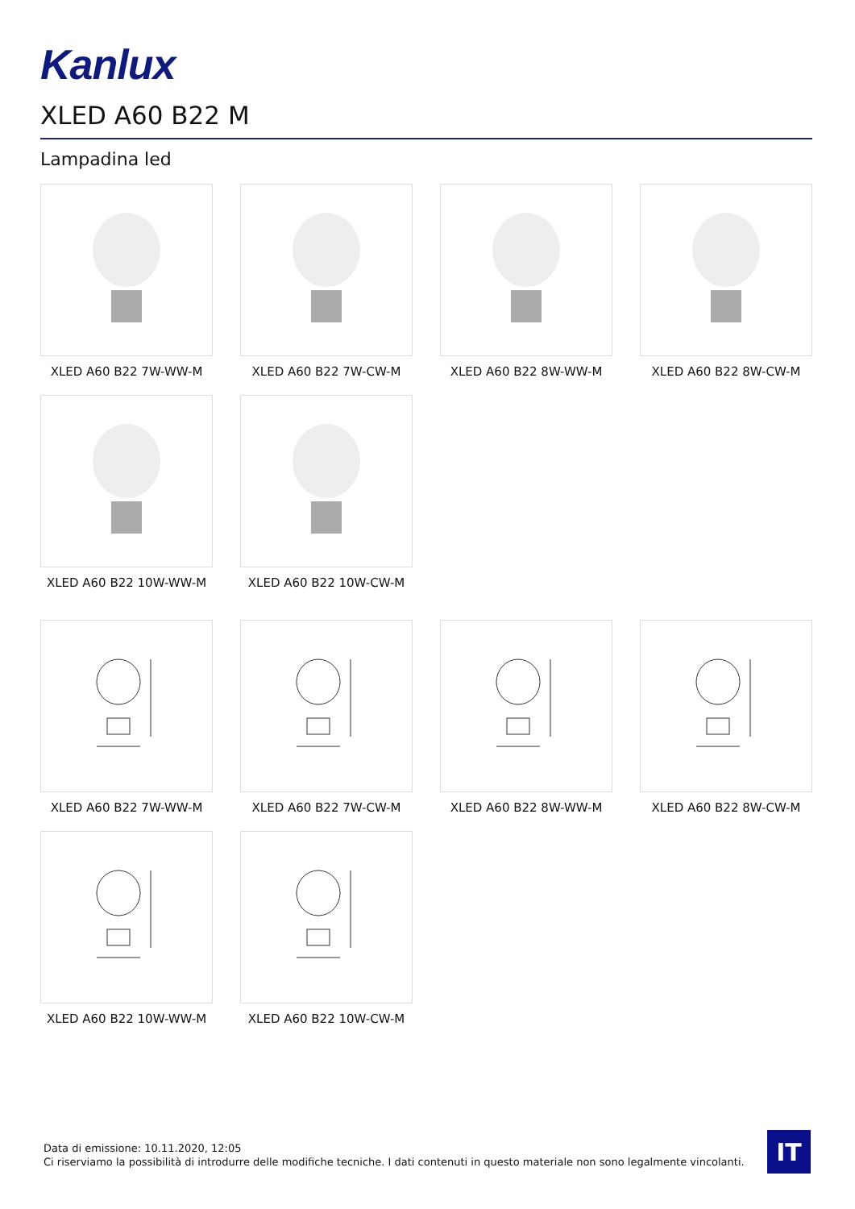Kanlux
XLED A60 B22 M
Lampadina led
XLED A60 B22 7W-WW-M
XLED A60 B22 7W-CW-M
XLED A60 B22 8W-WW-M
XLED A60 B22 8W-CW-M
XLED A60 B22 10W-WW-M
XLED A60 B22 10W-CW-M
XLED A60 B22 7W-WW-M
XLED A60 B22 7W-CW-M
XLED A60 B22 8W-WW-M
XLED A60 B22 8W-CW-M
XLED A60 B22 10W-WW-M
XLED A60 B22 10W-CW-M
Data di emissione: 10.11.2020, 12:05
Ci riserviamo la possibilità di introdurre delle modifiche tecniche. I dati contenuti in questo materiale non sono legalmente vincolanti.
IT